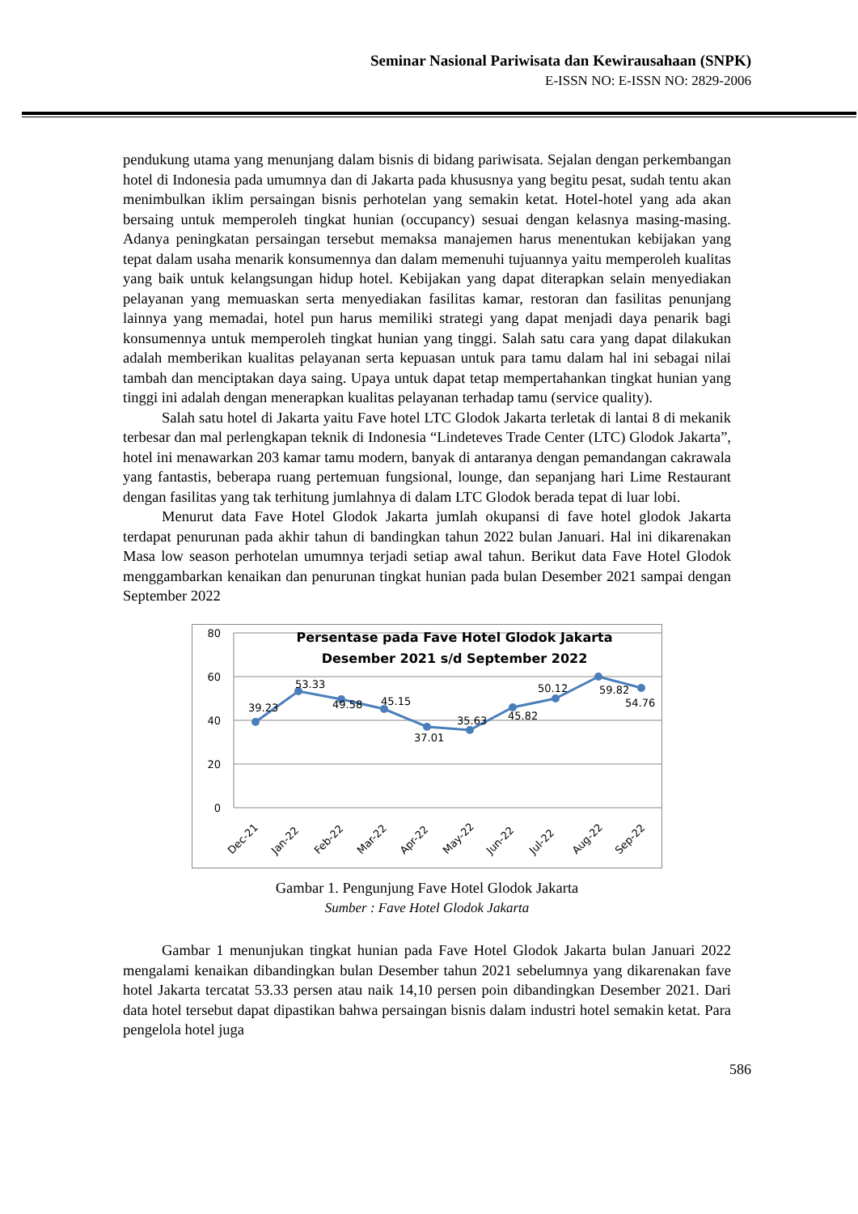Seminar Nasional Pariwisata dan Kewirausahaan (SNPK)
E-ISSN NO: E-ISSN NO: 2829-2006
pendukung utama yang menunjang dalam bisnis di bidang pariwisata. Sejalan dengan perkembangan hotel di Indonesia pada umumnya dan di Jakarta pada khususnya yang begitu pesat, sudah tentu akan menimbulkan iklim persaingan bisnis perhotelan yang semakin ketat. Hotel-hotel yang ada akan bersaing untuk memperoleh tingkat hunian (occupancy) sesuai dengan kelasnya masing-masing. Adanya peningkatan persaingan tersebut memaksa manajemen harus menentukan kebijakan yang tepat dalam usaha menarik konsumennya dan dalam memenuhi tujuannya yaitu memperoleh kualitas yang baik untuk kelangsungan hidup hotel. Kebijakan yang dapat diterapkan selain menyediakan pelayanan yang memuaskan serta menyediakan fasilitas kamar, restoran dan fasilitas penunjang lainnya yang memadai, hotel pun harus memiliki strategi yang dapat menjadi daya penarik bagi konsumennya untuk memperoleh tingkat hunian yang tinggi. Salah satu cara yang dapat dilakukan adalah memberikan kualitas pelayanan serta kepuasan untuk para tamu dalam hal ini sebagai nilai tambah dan menciptakan daya saing. Upaya untuk dapat tetap mempertahankan tingkat hunian yang tinggi ini adalah dengan menerapkan kualitas pelayanan terhadap tamu (service quality).
Salah satu hotel di Jakarta yaitu Fave hotel LTC Glodok Jakarta terletak di lantai 8 di mekanik terbesar dan mal perlengkapan teknik di Indonesia “Lindeteves Trade Center (LTC) Glodok Jakarta”, hotel ini menawarkan 203 kamar tamu modern, banyak di antaranya dengan pemandangan cakrawala yang fantastis, beberapa ruang pertemuan fungsional, lounge, dan sepanjang hari Lime Restaurant dengan fasilitas yang tak terhitung jumlahnya di dalam LTC Glodok berada tepat di luar lobi.
Menurut data Fave Hotel Glodok Jakarta jumlah okupansi di fave hotel glodok Jakarta terdapat penurunan pada akhir tahun di bandingkan tahun 2022 bulan Januari. Hal ini dikarenakan Masa low season perhotelan umumnya terjadi setiap awal tahun. Berikut data Fave Hotel Glodok menggambarkan kenaikan dan penurunan tingkat hunian pada bulan Desember 2021 sampai dengan September 2022
80
60
40
20
0
Persentase pada Fave Hotel Glodok Jakarta
Desember 2021 s/d September 2022
39.23
53.33
49.58
45.15
37.01
35.63
45.82
50.12
59.82
54.76
Dec-21
Jan-22
Feb-22
Mar-22
Apr-22
May-22
Jun-22
Jul-22
Aug-22
Sep-22
Gambar 1. Pengunjung Fave Hotel Glodok Jakarta
Sumber : Fave Hotel Glodok Jakarta
Gambar 1 menunjukan tingkat hunian pada Fave Hotel Glodok Jakarta bulan Januari 2022 mengalami kenaikan dibandingkan bulan Desember tahun 2021 sebelumnya yang dikarenakan fave hotel Jakarta tercatat 53.33 persen atau naik 14,10 persen poin dibandingkan Desember 2021. Dari data hotel tersebut dapat dipastikan bahwa persaingan bisnis dalam industri hotel semakin ketat. Para pengelola hotel juga
586